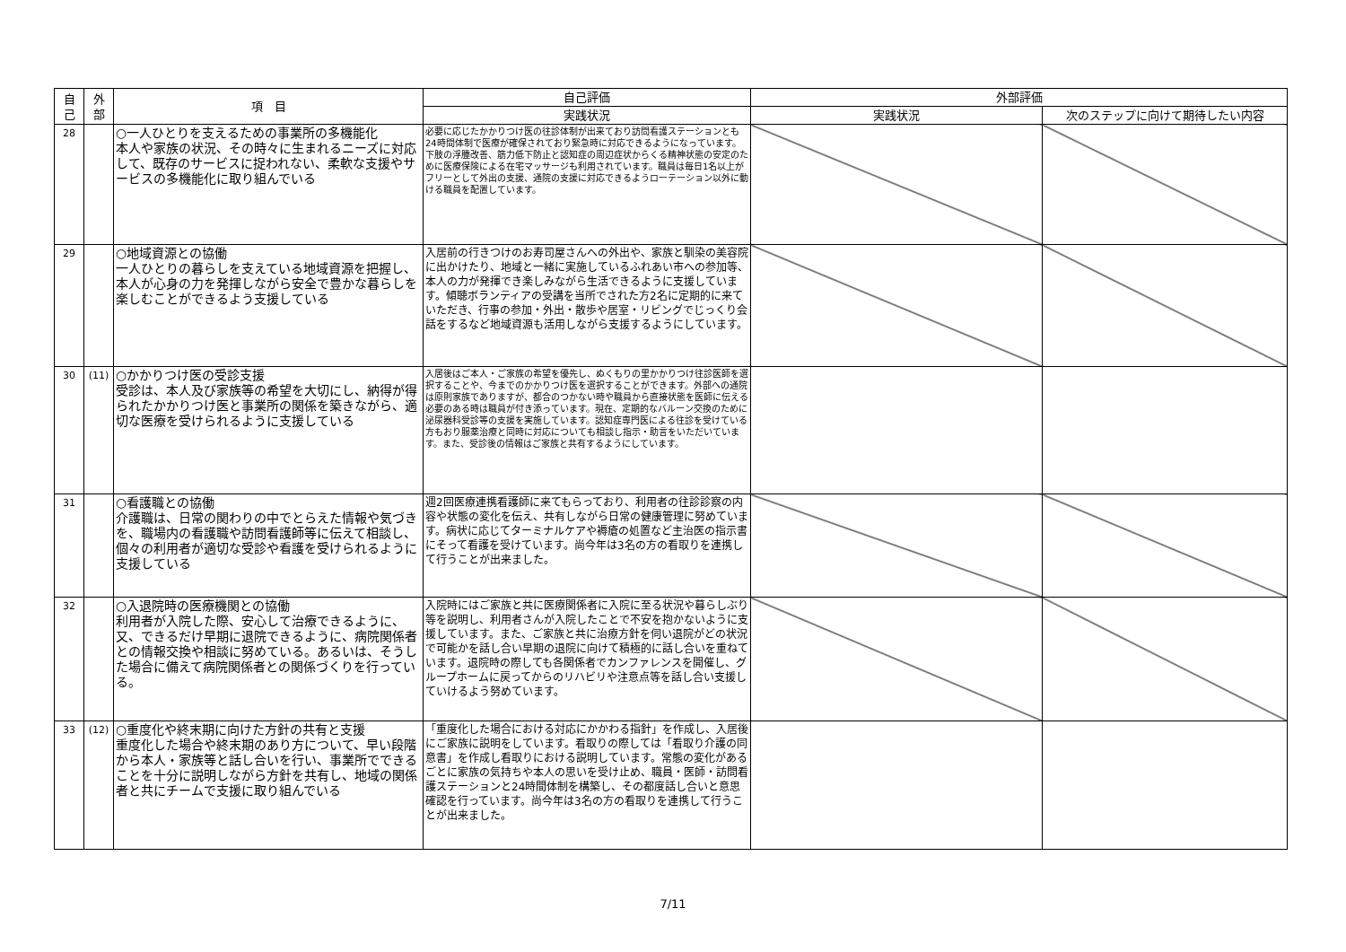| 自 己 | 外 部 | 項 目 | 自己評価 | 外部評価 | |
| --- | --- | --- | --- | --- | --- |
| | | | 実践状況 | 実践状況 | 次のステップに向けて期待したい内容 |
| 28 | | ○一人ひとりを支えるための事業所の多機能化 本人や家族の状況、その時々に生まれるニーズに対応して、既存のサービスに捉われない、柔軟な支援やサービスの多機能化に取り組んでいる | 必要に応じたかかりつけ医の往診体制が出来ており訪問看護ステーションとも24時間体制で医療が確保されており緊急時に対応できるようになっています。下肢の浮腫改善、筋力低下防止と認知症の周辺症状からくる精神状態の安定のために医療保険による在宅マッサージも利用されています。職員は毎日1名以上がフリーとして外出の支援、通院の支援に対応できるようローテーション以外に動ける職員を配置しています。 | | |
| 29 | | ○地域資源との協働 一人ひとりの暮らしを支えている地域資源を把握し、本人が心身の力を発揮しながら安全で豊かな暮らしを楽しむことができるよう支援している | 入居前の行きつけのお寿司屋さんへの外出や、家族と馴染の美容院に出かけたり、地域と一緒に実施しているふれあい市への参加等、本人の力が発揮でき楽しみながら生活できるように支援しています。傾聴ボランティアの受講を当所でされた方2名に定期的に来ていただき、行事の参加・外出・散歩や居室・リビングでじっくり会話をするなど地域資源も活用しながら支援するようにしています。 | | |
| 30 | (11) | ○かかりつけ医の受診支援 受診は、本人及び家族等の希望を大切にし、納得が得られたかかりつけ医と事業所の関係を築きながら、適切な医療を受けられるように支援している | 入居後はご本人・ご家族の希望を優先し、ぬくもりの里かかりつけ往診医師を選択することや、今までのかかりつけ医を選択することができます。外部への通院は原則家族でありますが、都合のつかない時や職員から直接状態を医師に伝える必要のある時は職員が付き添っています。現在、定期的なバルーン交換のために泌尿器科受診等の支援を実施しています。認知症専門医による往診を受けている方もおり服薬治療と同時に対応についても相談し指示・助言をいただいています。また、受診後の情報はご家族と共有するようにしています。 | | |
| 31 | | ○看護職との協働 介護職は、日常の関わりの中でとらえた情報や気づきを、職場内の看護職や訪問看護師等に伝えて相談し、個々の利用者が適切な受診や看護を受けられるように支援している | 週2回医療連携看護師に来てもらっており、利用者の往診診察の内容や状態の変化を伝え、共有しながら日常の健康管理に努めています。病状に応じてターミナルケアや褥瘡の処置など主治医の指示書にそって看護を受けています。尚今年は3名の方の看取りを連携して行うことが出来ました。 | | |
| 32 | | ○入退院時の医療機関との協働 利用者が入院した際、安心して治療できるように、又、できるだけ早期に退院できるように、病院関係者との情報交換や相談に努めている。あるいは、そうした場合に備えて病院関係者との関係づくりを行っている。 | 入院時にはご家族と共に医療関係者に入院に至る状況や暮らしぶり等を説明し、利用者さんが入院したことで不安を抱かないように支援しています。また、ご家族と共に治療方針を伺い退院がどの状況で可能かを話し合い早期の退院に向けて積極的に話し合いを重ねています。退院時の際しても各関係者でカンファレンスを開催し、グループホームに戻ってからのリハビリや注意点等を話し合い支援していけるよう努めています。 | | |
| 33 | (12) | ○重度化や終末期に向けた方針の共有と支援 重度化した場合や終末期のあり方について、早い段階から本人・家族等と話し合いを行い、事業所でできることを十分に説明しながら方針を共有し、地域の関係者と共にチームで支援に取り組んでいる | 「重度化した場合における対応にかかわる指針」を作成し、入居後にご家族に説明をしています。看取りの際しては「看取り介護の同意書」を作成し看取りにおける説明しています。常態の変化があるごとに家族の気持ちや本人の思いを受け止め、職員・医師・訪問看護ステーションと24時間体制を構築し、その都度話し合いと意思確認を行っています。尚今年は3名の方の看取りを連携して行うことが出来ました。 | | |
7/11